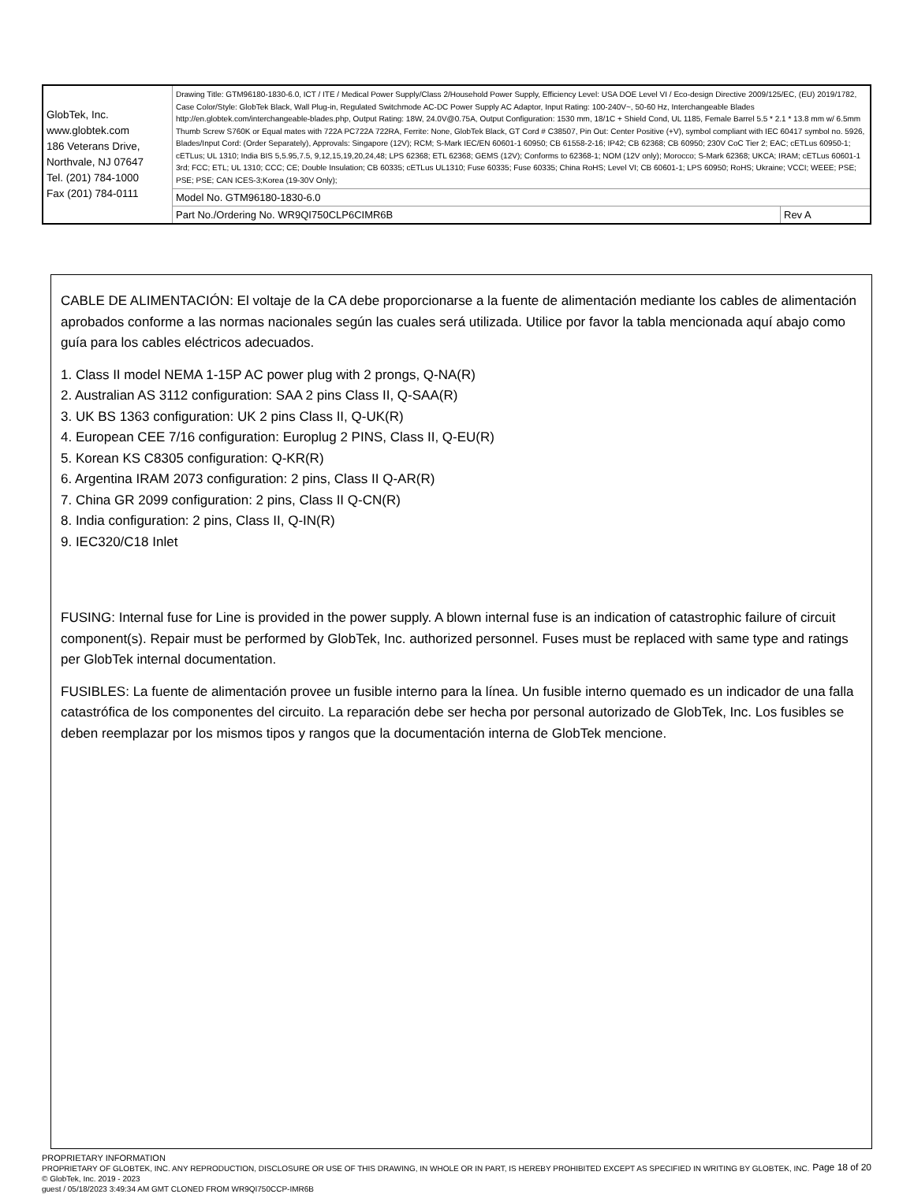| GlobTek, Inc. www.globtek.com 186 Veterans Drive, Northvale, NJ 07647 Tel. (201) 784-1000 Fax (201) 784-0111 | Drawing Title: GTM96180-1830-6.0, ICT / ITE / Medical Power Supply/Class 2/Household Power Supply, Efficiency Level: USA DOE Level VI / Eco-design Directive 2009/125/EC, (EU) 2019/1782, Case Color/Style: GlobTek Black, Wall Plug-in, Regulated Switchmode AC-DC Power Supply AC Adaptor, Input Rating: 100-240V~, 50-60 Hz, Interchangeable Blades http://en.globtek.com/interchangeable-blades.php, Output Rating: 18W, 24.0V@0.75A, Output Configuration: 1530 mm, 18/1C + Shield Cond, UL 1185, Female Barrel 5.5 * 2.1 * 13.8 mm w/ 6.5mm Thumb Screw S760K or Equal mates with 722A PC722A 722RA, Ferrite: None, GlobTek Black, GT Cord # C38507, Pin Out: Center Positive (+V), symbol compliant with IEC 60417 symbol no. 5926, Blades/Input Cord: (Order Separately), Approvals: Singapore (12V); RCM; S-Mark IEC/EN 60601-1 60950; CB 61558-2-16; IP42; CB 62368; CB 60950; 230V CoC Tier 2; EAC; cETLus 60950-1; cETLus; UL 1310; India BIS 5,5.95,7.5, 9,12,15,19,20,24,48; LPS 62368; ETL 62368; GEMS (12V); Conforms to 62368-1; NOM (12V only); Morocco; S-Mark 62368; UKCA; IRAM; cETLus 60601-1 3rd; FCC; ETL; UL 1310; CCC; CE; Double Insulation; CB 60335; cETLus UL1310; Fuse 60335; Fuse 60335; China RoHS; Level VI; CB 60601-1; LPS 60950; RoHS; Ukraine; VCCI; WEEE; PSE; PSE; PSE; CAN ICES-3;Korea (19-30V Only); | |
| | Model No. GTM96180-1830-6.0 | |
| | Part No./Ordering No. WR9QI750CLP6CIMR6B | Rev A |
CABLE DE ALIMENTACIÓN: El voltaje de la CA debe proporcionarse a la fuente de alimentación mediante los cables de alimentación aprobados conforme a las normas nacionales según las cuales será utilizada. Utilice por favor la tabla mencionada aquí abajo como guía para los cables eléctricos adecuados.
1. Class II model NEMA 1-15P AC power plug with 2 prongs, Q-NA(R)
2. Australian AS 3112 configuration: SAA 2 pins Class II, Q-SAA(R)
3. UK BS 1363 configuration: UK 2 pins Class II, Q-UK(R)
4. European CEE 7/16 configuration: Europlug 2 PINS, Class II, Q-EU(R)
5. Korean KS C8305 configuration: Q-KR(R)
6. Argentina IRAM 2073 configuration: 2 pins, Class II Q-AR(R)
7. China GR 2099 configuration: 2 pins, Class II Q-CN(R)
8. India configuration: 2 pins, Class II, Q-IN(R)
9. IEC320/C18 Inlet
FUSING: Internal fuse for Line is provided in the power supply. A blown internal fuse is an indication of catastrophic failure of circuit component(s). Repair must be performed by GlobTek, Inc. authorized personnel. Fuses must be replaced with same type and ratings per GlobTek internal documentation.
FUSIBLES: La fuente de alimentación provee un fusible interno para la línea. Un fusible interno quemado es un indicador de una falla catastrófica de los componentes del circuito. La reparación debe ser hecha por personal autorizado de GlobTek, Inc. Los fusibles se deben reemplazar por los mismos tipos y rangos que la documentación interna de GlobTek mencione.
Page 18 of 20
PROPRIETARY INFORMATION
PROPRIETARY OF GLOBTEK, INC. ANY REPRODUCTION, DISCLOSURE OR USE OF THIS DRAWING, IN WHOLE OR IN PART, IS HEREBY PROHIBITED EXCEPT AS SPECIFIED IN WRITING BY GLOBTEK, INC. © GlobTek, Inc. 2019 - 2023
guest / 05/18/2023 3:49:34 AM GMT CLONED FROM WR9QI750CCP-IMR6B